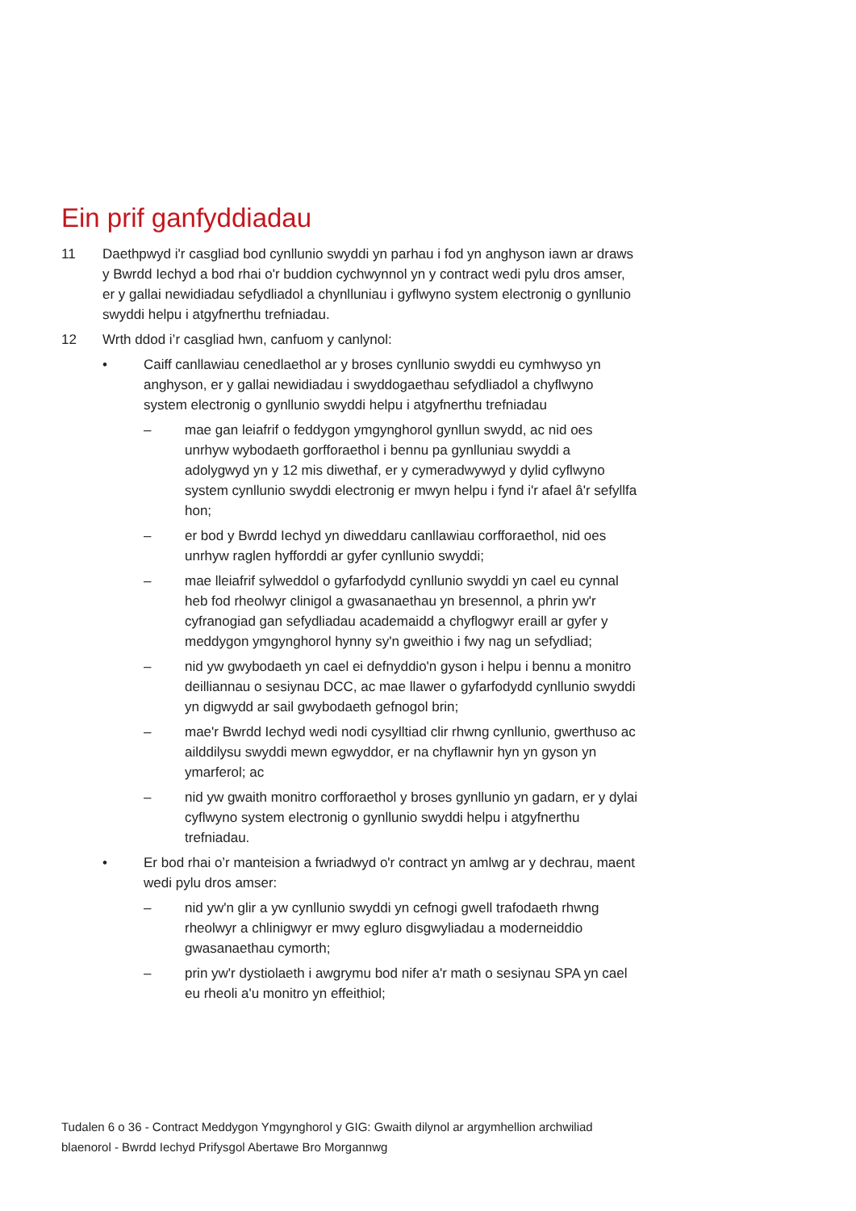Ein prif ganfyddiadau
11 Daethpwyd i'r casgliad bod cynllunio swyddi yn parhau i fod yn anghyson iawn ar draws y Bwrdd Iechyd a bod rhai o'r buddion cychwynnol yn y contract wedi pylu dros amser, er y gallai newidiadau sefydliadol a chynlluniau i gyflwyno system electronig o gynllunio swyddi helpu i atgyfnerthu trefniadau.
12 Wrth ddod i’r casgliad hwn, canfuom y canlynol:
• Caiff canllawiau cenedlaethol ar y broses cynllunio swyddi eu cymhwyso yn anghyson, er y gallai newidiadau i swyddogaethau sefydliadol a chyflwyno system electronig o gynllunio swyddi helpu i atgyfnerthu trefniadau
– mae gan leiafrif o feddygon ymgynghorol gynllun swydd, ac nid oes unrhyw wybodaeth gorfforaethol i bennu pa gynlluniau swyddi a adolygwyd yn y 12 mis diwethaf, er y cymeradwywyd y dylid cyflwyno system cynllunio swyddi electronig er mwyn helpu i fynd i'r afael â'r sefyllfa hon;
– er bod y Bwrdd Iechyd yn diweddaru canllawiau corfforaethol, nid oes unrhyw raglen hyfforddi ar gyfer cynllunio swyddi;
– mae lleiafrif sylweddol o gyfarfodydd cynllunio swyddi yn cael eu cynnal heb fod rheolwyr clinigol a gwasanaethau yn bresennol, a phrin yw'r cyfranogiad gan sefydliadau academaidd a chyflogwyr eraill ar gyfer y meddygon ymgynghorol hynny sy'n gweithio i fwy nag un sefydliad;
– nid yw gwybodaeth yn cael ei defnyddio'n gyson i helpu i bennu a monitro deilliannau o sesiynau DCC, ac mae llawer o gyfarfodydd cynllunio swyddi yn digwydd ar sail gwybodaeth gefnogol brin;
– mae'r Bwrdd Iechyd wedi nodi cysylltiad clir rhwng cynllunio, gwerthuso ac ailddilysu swyddi mewn egwyddor, er na chyflawnir hyn yn gyson yn ymarferol; ac
– nid yw gwaith monitro corfforaethol y broses gynllunio yn gadarn, er y dylai cyflwyno system electronig o gynllunio swyddi helpu i atgyfnerthu trefniadau.
• Er bod rhai o’r manteision a fwriadwyd o'r contract yn amlwg ar y dechrau, maent wedi pylu dros amser:
– nid yw'n glir a yw cynllunio swyddi yn cefnogi gwell trafodaeth rhwng rheolwyr a chlinigwyr er mwy egluro disgwyliadau a moderneiddio gwasanaethau cymorth;
– prin yw'r dystiolaeth i awgrymu bod nifer a'r math o sesiynau SPA yn cael eu rheoli a'u monitro yn effeithiol;
Tudalen 6 o 36 - Contract Meddygon Ymgynghorol y GIG: Gwaith dilynol ar argymhellion archwiliad blaenorol - Bwrdd Iechyd Prifysgol Abertawe Bro Morgannwg